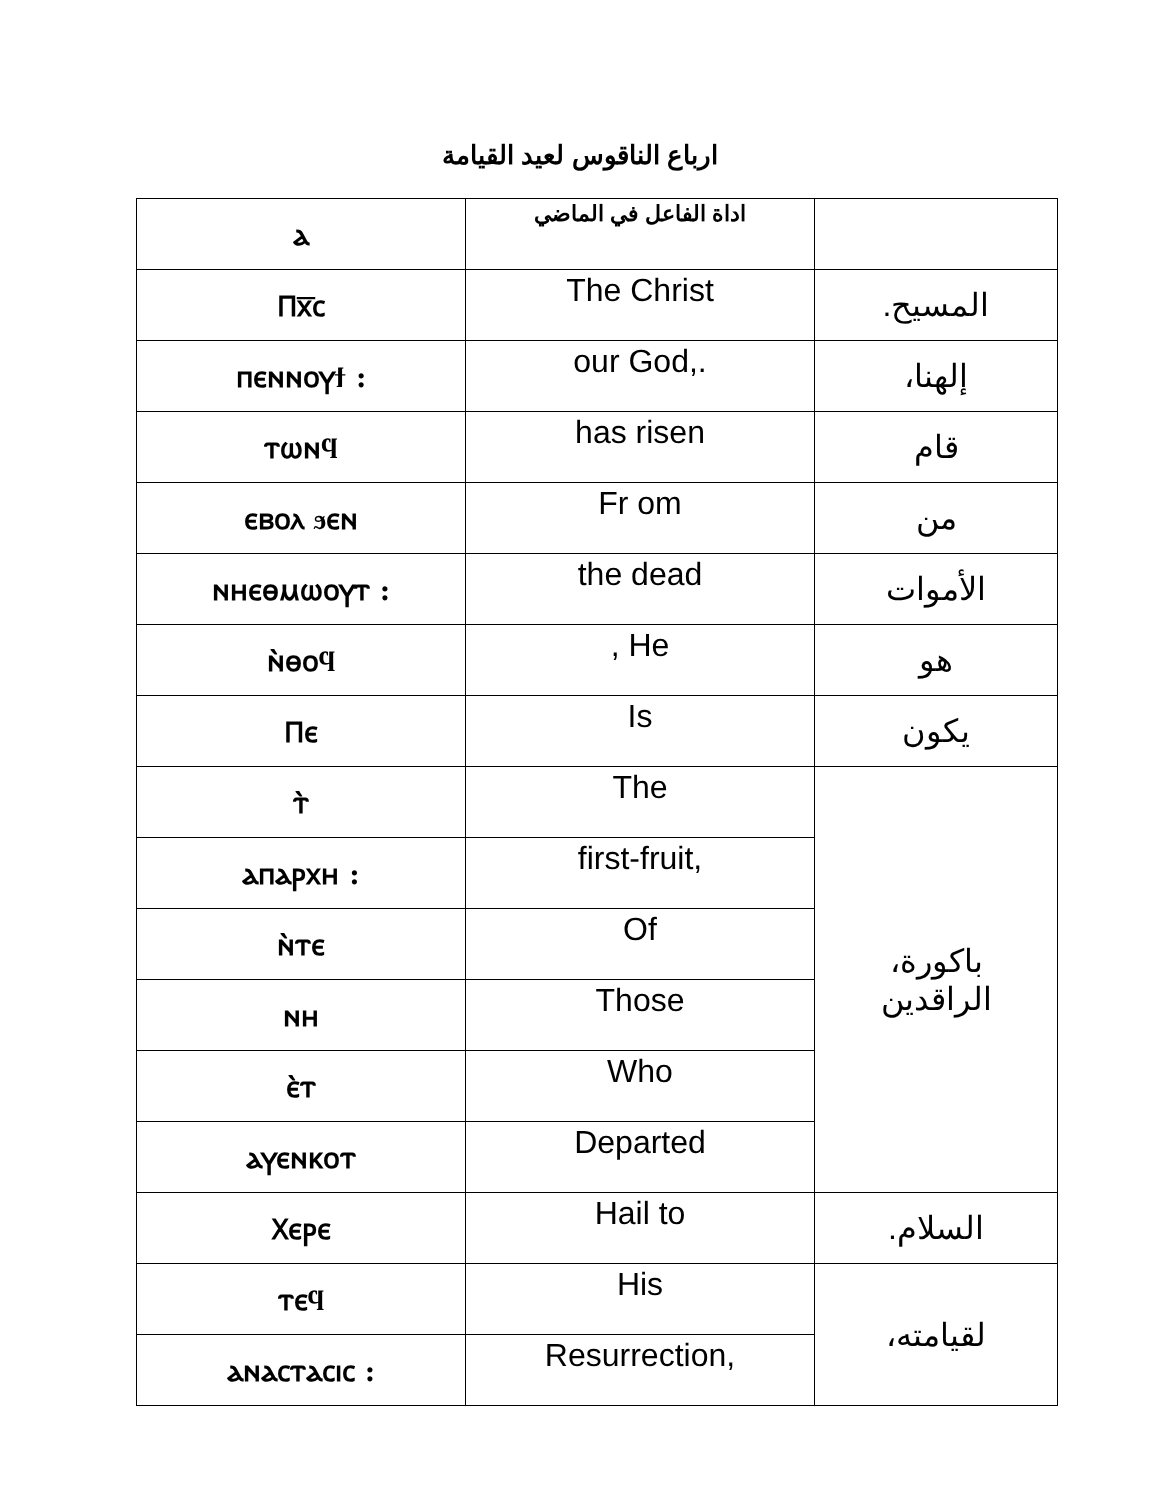ارباع الناقوس لعيد القيامة
| ⲁ | اداة الفاعل في الماضي | |
| Ⲡⲭ̅ⲥ | The Christ | المسيح. |
| ⲡⲉⲛⲛⲟⲩϯ : | our God,. | إلهنا، |
| ⲧⲱⲛϥ | has risen | قام |
| ⲉⲃⲟⲗ ϧⲉⲛ | Fr om | من |
| ⲛⲏⲉⲑⲙⲱⲟⲩⲧ : | the dead | الأموات |
| ⲛ̀ⲑⲟϥ | , He | هو |
| Ⲡⲉ | Is | يكون |
| ⲧ̀ | The | باكورة، الراقدين |
| ⲁⲡⲁⲣⲭⲏ : | first-fruit, | |
| ⲛ̀ⲧⲉ | Of | |
| ⲛⲏ | Those | |
| ⲉ̀ⲧ | Who | |
| ⲁⲩⲉⲛⲕⲟⲧ | Departed | |
| Ⲭⲉⲣⲉ | Hail to | السلام. |
| ⲧⲉϥ | His | لقيامته، |
| ⲁⲛⲁⲥⲧⲁⲥⲓⲥ : | Resurrection, | |